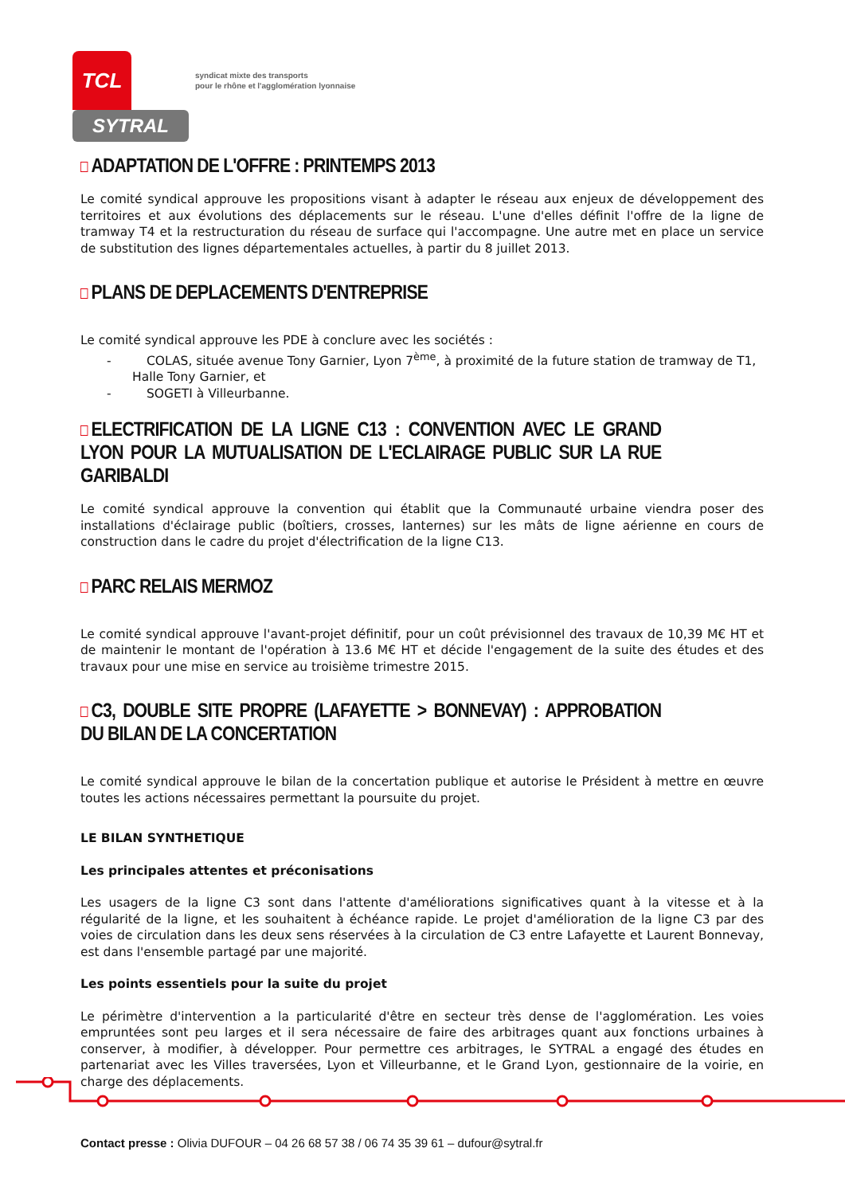TCL
SYTRAL
syndicat mixte des transports
pour le rhône et l'agglomération lyonnaise
ADAPTATION DE L'OFFRE : PRINTEMPS 2013
Le comité syndical approuve les propositions visant à adapter le réseau aux enjeux de développement des territoires et aux évolutions des déplacements sur le réseau. L'une d'elles définit l'offre de la ligne de tramway T4 et la restructuration du réseau de surface qui l'accompagne. Une autre met en place un service de substitution des lignes départementales actuelles, à partir du 8 juillet 2013.
PLANS DE DEPLACEMENTS D'ENTREPRISE
Le comité syndical approuve les PDE à conclure avec les sociétés :
- COLAS, située avenue Tony Garnier, Lyon 7<sup>ème</sup>, à proximité de la future station de tramway de T1, Halle Tony Garnier, et
- SOGETI à Villeurbanne.
ELECTRIFICATION DE LA LIGNE C13 : CONVENTION AVEC LE GRAND LYON POUR LA MUTUALISATION DE L'ECLAIRAGE PUBLIC SUR LA RUE GARIBALDI
Le comité syndical approuve la convention qui établit que la Communauté urbaine viendra poser des installations d'éclairage public (boîtiers, crosses, lanternes) sur les mâts de ligne aérienne en cours de construction dans le cadre du projet d'électrification de la ligne C13.
PARC RELAIS MERMOZ
Le comité syndical approuve l'avant-projet définitif, pour un coût prévisionnel des travaux de 10,39 M€ HT et de maintenir le montant de l'opération à 13.6 M€ HT et décide l'engagement de la suite des études et des travaux pour une mise en service au troisième trimestre 2015.
C3, DOUBLE SITE PROPRE (LAFAYETTE > BONNEVAY) : APPROBATION DU BILAN DE LA CONCERTATION
Le comité syndical approuve le bilan de la concertation publique et autorise le Président à mettre en œuvre toutes les actions nécessaires permettant la poursuite du projet.
LE BILAN SYNTHETIQUE
Les principales attentes et préconisations
Les usagers de la ligne C3 sont dans l'attente d'améliorations significatives quant à la vitesse et à la régularité de la ligne, et les souhaitent à échéance rapide. Le projet d'amélioration de la ligne C3 par des voies de circulation dans les deux sens réservées à la circulation de C3 entre Lafayette et Laurent Bonnevay, est dans l'ensemble partagé par une majorité.
Les points essentiels pour la suite du projet
Le périmètre d'intervention a la particularité d'être en secteur très dense de l'agglomération. Les voies empruntées sont peu larges et il sera nécessaire de faire des arbitrages quant aux fonctions urbaines à conserver, à modifier, à développer. Pour permettre ces arbitrages, le SYTRAL a engagé des études en partenariat avec les Villes traversées, Lyon et Villeurbanne, et le Grand Lyon, gestionnaire de la voirie, en charge des déplacements.
Contact presse : Olivia DUFOUR – 04 26 68 57 38 / 06 74 35 39 61 – dufour@sytral.fr